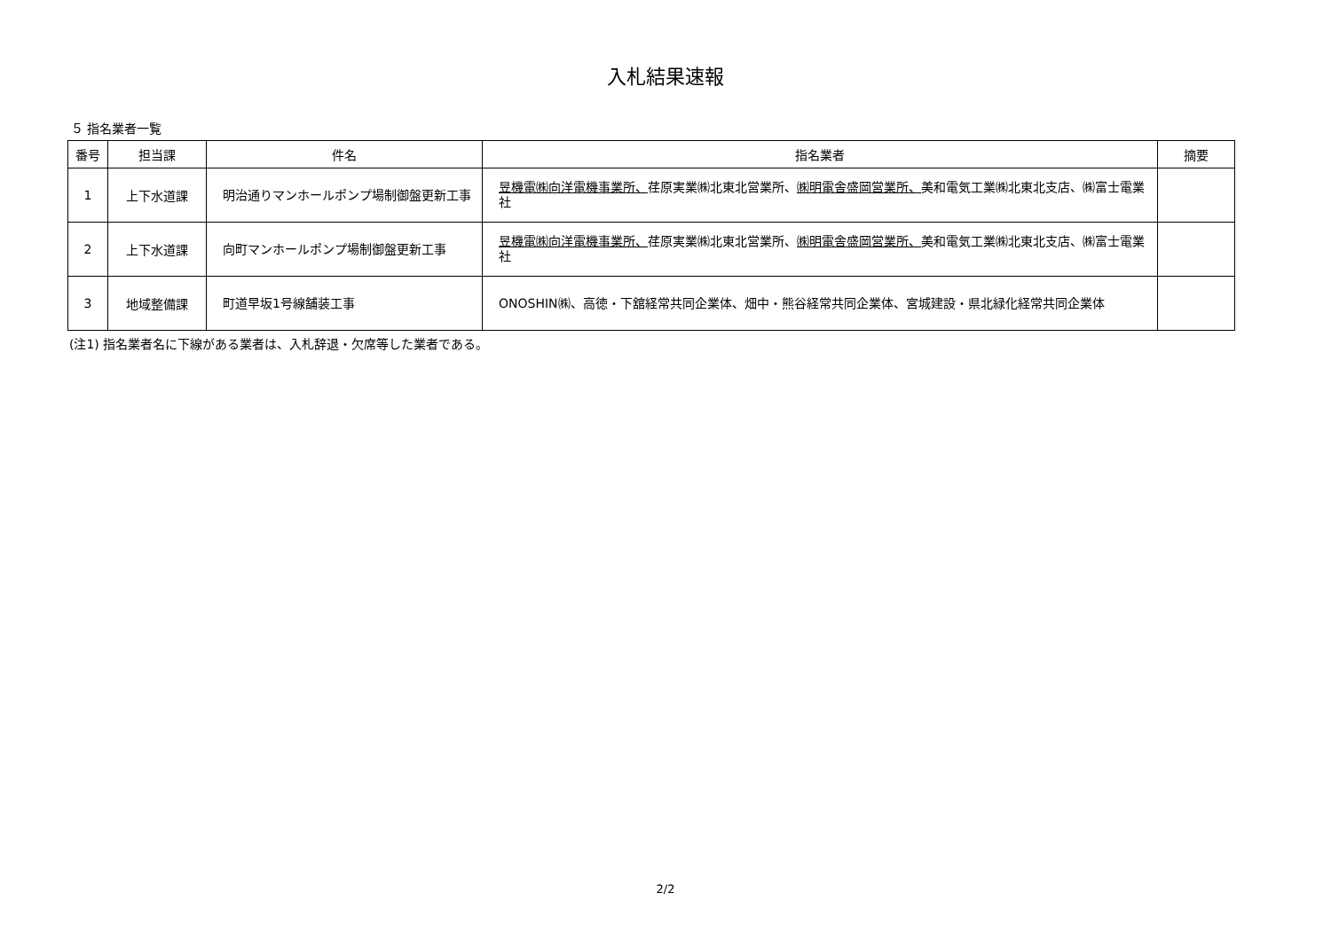入札結果速報
５ 指名業者一覧
| 番号 | 担当課 | 件名 | 指名業者 | 摘要 |
| --- | --- | --- | --- | --- |
| 1 | 上下水道課 | 明治通りマンホールポンプ場制御盤更新工事 | 昱機電㈱向洋電機事業所、 荏原実業㈱北東北営業所、 ㈱明電舎盛岡営業所、 美和電気工業㈱北東北支店、㈱富士電業社 | |
| 2 | 上下水道課 | 向町マンホールポンプ場制御盤更新工事 | 昱機電㈱向洋電機事業所、 荏原実業㈱北東北営業所、 ㈱明電舎盛岡営業所、 美和電気工業㈱北東北支店、㈱富士電業社 | |
| 3 | 地域整備課 | 町道早坂1号線舗装工事 | ONOSHIN㈱、高徳・下舘経常共同企業体、畑中・熊谷経常共同企業体、宮城建設・県北緑化経常共同企業体 | |
(注1) 指名業者名に下線がある業者は、入札辞退・欠席等した業者である。
2/2